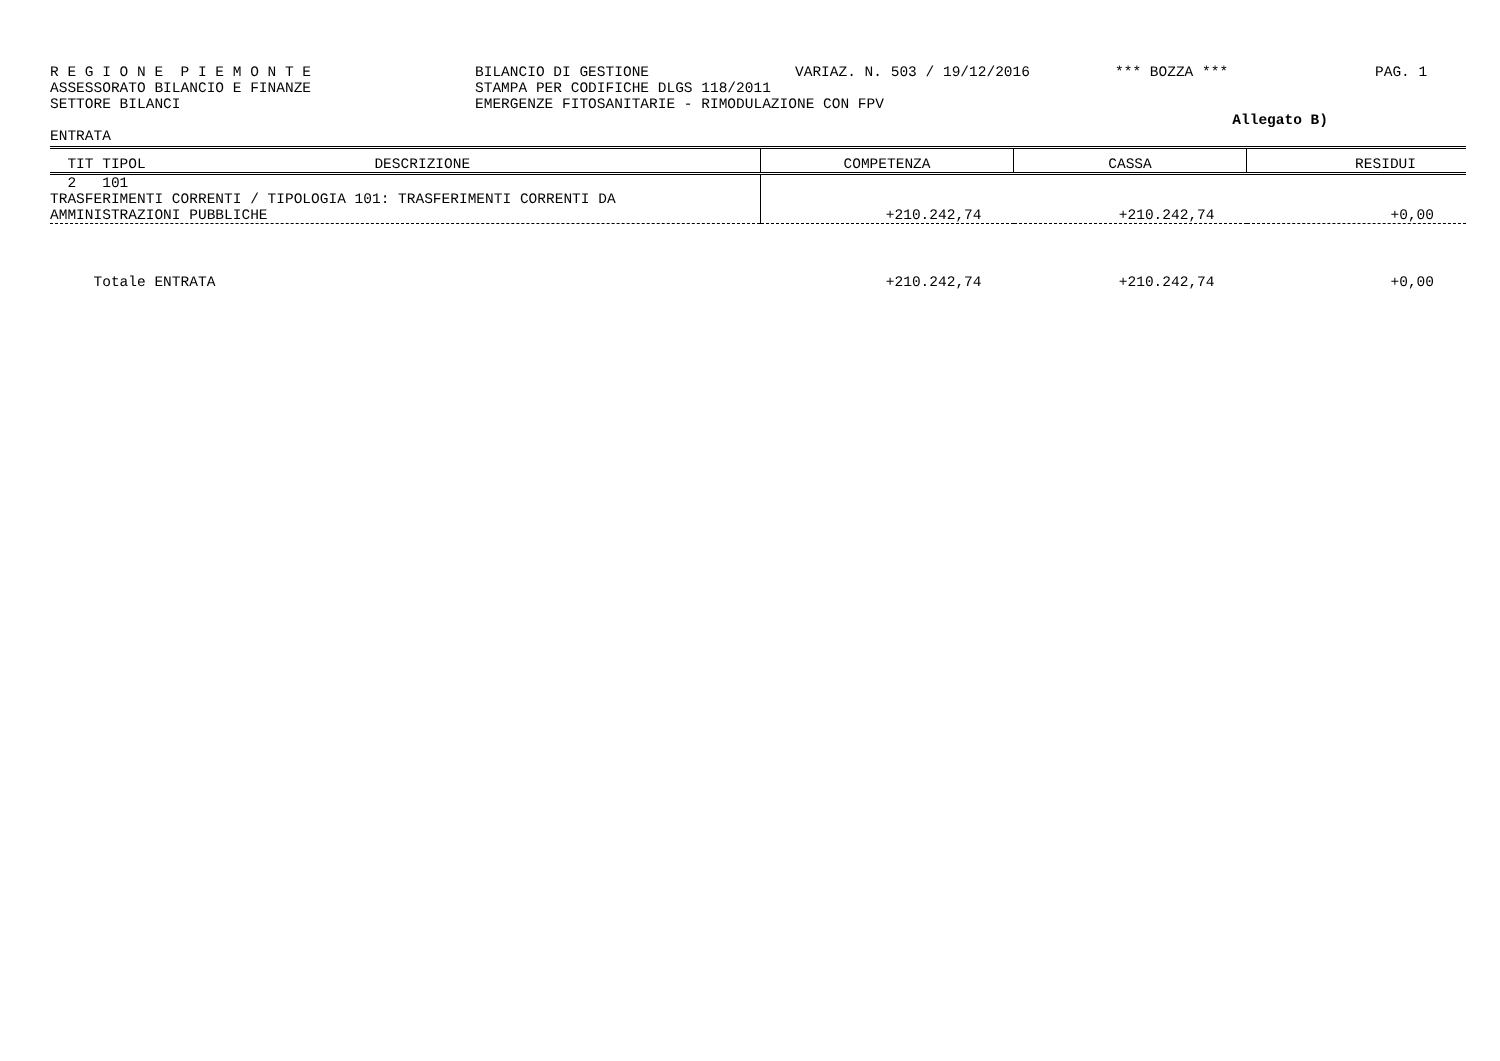R E G I O N E P I E M O N T E BILANCIO DI GESTIONE VARIAZ. N. 503 / 19/12/2016 *** BOZZA *** PAG. 1
ASSESSORATO BILANCIO E FINANZE STAMPA PER CODIFICHE DLGS 118/2011
SETTORE BILANCI EMERGENZE FITOSANITARIE - RIMODULAZIONE CON FPV
Allegato B)
ENTRATA
| TIT TIPOL DESCRIZIONE | COMPETENZA | CASSA | RESIDUI |
| --- | --- | --- | --- |
| 2 101 TRASFERIMENTI CORRENTI / TIPOLOGIA 101: TRASFERIMENTI CORRENTI DA AMMINISTRAZIONI PUBBLICHE | +210.242,74 | +210.242,74 | +0,00 |
| Totale ENTRATA | +210.242,74 | +210.242,74 | +0,00 |